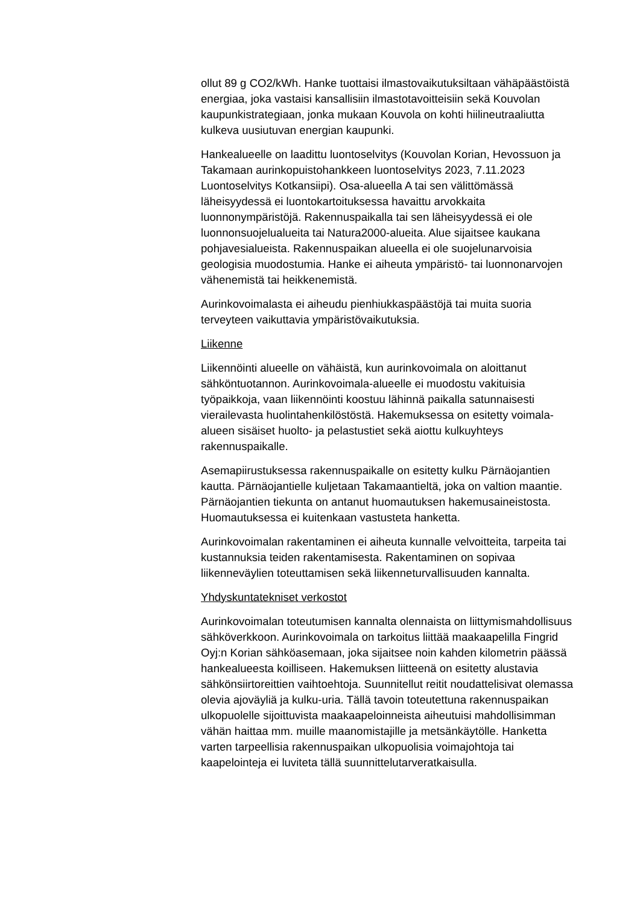ollut 89 g CO2/kWh. Hanke tuottaisi ilmastovaikutuksiltaan vähäpäästöistä energiaa, joka vastaisi kansallisiin ilmastotavoitteisiin sekä Kouvolan kaupunkistrategiaan, jonka mukaan Kouvola on kohti hiilineutraaliutta kulkeva uusiutuvan energian kaupunki.
Hankealueelle on laadittu luontoselvitys (Kouvolan Korian, Hevossuon ja Takamaan aurinkopuistohankkeen luontoselvitys 2023, 7.11.2023 Luontoselvitys Kotkansiipi). Osa-alueella A tai sen välittömässä läheisyydessä ei luontokartoituksessa havaittu arvokkaita luonnonympäristöjä. Rakennuspaikalla tai sen läheisyydessä ei ole luonnonsuojelualueita tai Natura2000-alueita. Alue sijaitsee kaukana pohjavesialueista. Rakennuspaikan alueella ei ole suojelunarvoisia geologisia muodostumia. Hanke ei aiheuta ympäristö- tai luonnonarvojen vähenemistä tai heikkenemistä.
Aurinkovoimalasta ei aiheudu pienhiukkaspäästöjä tai muita suoria terveyteen vaikuttavia ympäristövaikutuksia.
Liikenne
Liikennöinti alueelle on vähäistä, kun aurinkovoimala on aloittanut sähköntuotannon. Aurinkovoimala-alueelle ei muodostu vakituisia työpaikkoja, vaan liikennöinti koostuu lähinnä paikalla satunnaisesti vierailevasta huolintahenkilöstöstä. Hakemuksessa on esitetty voimala-alueen sisäiset huolto- ja pelastustiet sekä aiottu kulkuyhteys rakennuspaikalle.
Asemapiirustuksessa rakennuspaikalle on esitetty kulku Pärnäojantien kautta. Pärnäojantielle kuljetaan Takamaantieltä, joka on valtion maantie. Pärnäojantien tiekunta on antanut huomautuksen hakemusaineistosta. Huomautuksessa ei kuitenkaan vastusteta hanketta.
Aurinkovoimalan rakentaminen ei aiheuta kunnalle velvoitteita, tarpeita tai kustannuksia teiden rakentamisesta. Rakentaminen on sopivaa liikenneväylien toteuttamisen sekä liikenneturvallisuuden kannalta.
Yhdyskuntatekniset verkostot
Aurinkovoimalan toteutumisen kannalta olennaista on liittymismahdollisuus sähköverkkoon. Aurinkovoimala on tarkoitus liittää maakaapelilla Fingrid Oyj:n Korian sähköasemaan, joka sijaitsee noin kahden kilometrin päässä hankealueesta koilliseen. Hakemuksen liitteenä on esitetty alustavia sähkönsiirtoreittien vaihtoehtoja. Suunnitellut reitit noudattelisivat olemassa olevia ajoväyliä ja kulku-uria. Tällä tavoin toteutettuna rakennuspaikan ulkopuolelle sijoittuvista maakaapeloinneista aiheutuisi mahdollisimman vähän haittaa mm. muille maanomistajille ja metsänkäytölle. Hanketta varten tarpeellisia rakennuspaikan ulkopuolisia voimajohtoja tai kaapelointeja ei luviteta tällä suunnittelutarveratkaisulla.